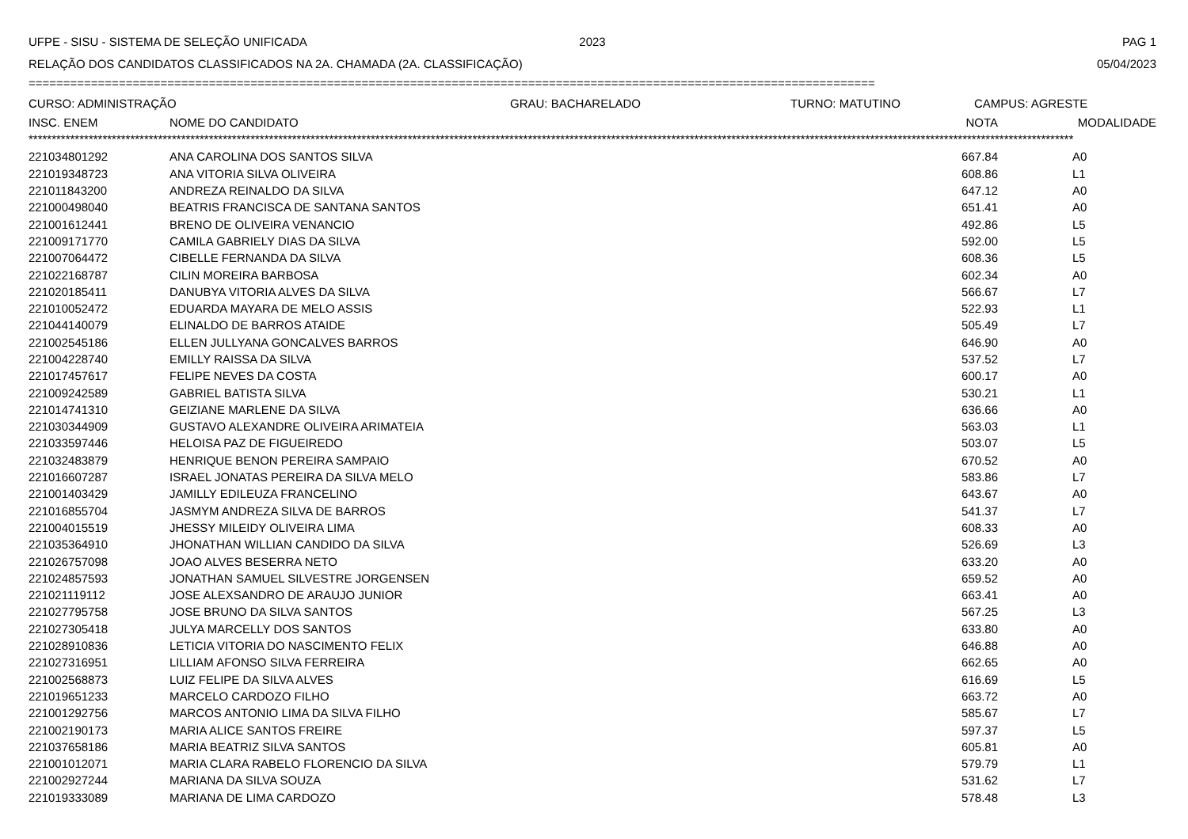UFPE - SISU - SISTEMA DE SELEÇÃO UNIFICADA 2023 PAG 1
RELAÇÃO DOS CANDIDATOS CLASSIFICADOS NA 2A. CHAMADA (2A. CLASSIFICAÇÃO) 05/04/2023
==========================================================================================================================
CURSO: ADMINISTRAÇÃO GRAU: BACHARELADO TURNO: MATUTINO CAMPUS: AGRESTE
| INSC. ENEM | NOME DO CANDIDATO | NOTA | MODALIDADE |
| --- | --- | --- | --- |
**********************************************************************************************************************************************************************************************************************************
| 221034801292 | ANA CAROLINA DOS SANTOS SILVA | 667.84 | A0 |
| 221019348723 | ANA VITORIA SILVA OLIVEIRA | 608.86 | L1 |
| 221011843200 | ANDREZA REINALDO DA SILVA | 647.12 | A0 |
| 221000498040 | BEATRIS FRANCISCA DE SANTANA SANTOS | 651.41 | A0 |
| 221001612441 | BRENO DE OLIVEIRA VENANCIO | 492.86 | L5 |
| 221009171770 | CAMILA GABRIELY DIAS DA SILVA | 592.00 | L5 |
| 221007064472 | CIBELLE FERNANDA DA SILVA | 608.36 | L5 |
| 221022168787 | CILIN MOREIRA BARBOSA | 602.34 | A0 |
| 221020185411 | DANUBYA VITORIA ALVES DA SILVA | 566.67 | L7 |
| 221010052472 | EDUARDA MAYARA DE MELO ASSIS | 522.93 | L1 |
| 221044140079 | ELINALDO DE BARROS ATAIDE | 505.49 | L7 |
| 221002545186 | ELLEN JULLYANA GONCALVES BARROS | 646.90 | A0 |
| 221004228740 | EMILLY RAISSA DA SILVA | 537.52 | L7 |
| 221017457617 | FELIPE NEVES DA COSTA | 600.17 | A0 |
| 221009242589 | GABRIEL BATISTA SILVA | 530.21 | L1 |
| 221014741310 | GEIZIANE MARLENE DA SILVA | 636.66 | A0 |
| 221030344909 | GUSTAVO ALEXANDRE OLIVEIRA ARIMATEIA | 563.03 | L1 |
| 221033597446 | HELOISA PAZ DE FIGUEIREDO | 503.07 | L5 |
| 221032483879 | HENRIQUE BENON PEREIRA SAMPAIO | 670.52 | A0 |
| 221016607287 | ISRAEL JONATAS PEREIRA DA SILVA MELO | 583.86 | L7 |
| 221001403429 | JAMILLY EDILEUZA FRANCELINO | 643.67 | A0 |
| 221016855704 | JASMYM ANDREZA SILVA DE BARROS | 541.37 | L7 |
| 221004015519 | JHESSY MILEIDY OLIVEIRA LIMA | 608.33 | A0 |
| 221035364910 | JHONATHAN WILLIAN CANDIDO DA SILVA | 526.69 | L3 |
| 221026757098 | JOAO ALVES BESERRA NETO | 633.20 | A0 |
| 221024857593 | JONATHAN SAMUEL SILVESTRE JORGENSEN | 659.52 | A0 |
| 221021119112 | JOSE ALEXSANDRO DE ARAUJO JUNIOR | 663.41 | A0 |
| 221027795758 | JOSE BRUNO DA SILVA SANTOS | 567.25 | L3 |
| 221027305418 | JULYA MARCELLY DOS SANTOS | 633.80 | A0 |
| 221028910836 | LETICIA VITORIA DO NASCIMENTO FELIX | 646.88 | A0 |
| 221027316951 | LILLIAM AFONSO SILVA FERREIRA | 662.65 | A0 |
| 221002568873 | LUIZ FELIPE DA SILVA ALVES | 616.69 | L5 |
| 221019651233 | MARCELO CARDOZO FILHO | 663.72 | A0 |
| 221001292756 | MARCOS ANTONIO LIMA DA SILVA FILHO | 585.67 | L7 |
| 221002190173 | MARIA ALICE SANTOS FREIRE | 597.37 | L5 |
| 221037658186 | MARIA BEATRIZ SILVA SANTOS | 605.81 | A0 |
| 221001012071 | MARIA CLARA RABELO FLORENCIO DA SILVA | 579.79 | L1 |
| 221002927244 | MARIANA DA SILVA SOUZA | 531.62 | L7 |
| 221019333089 | MARIANA DE LIMA CARDOZO | 578.48 | L3 |